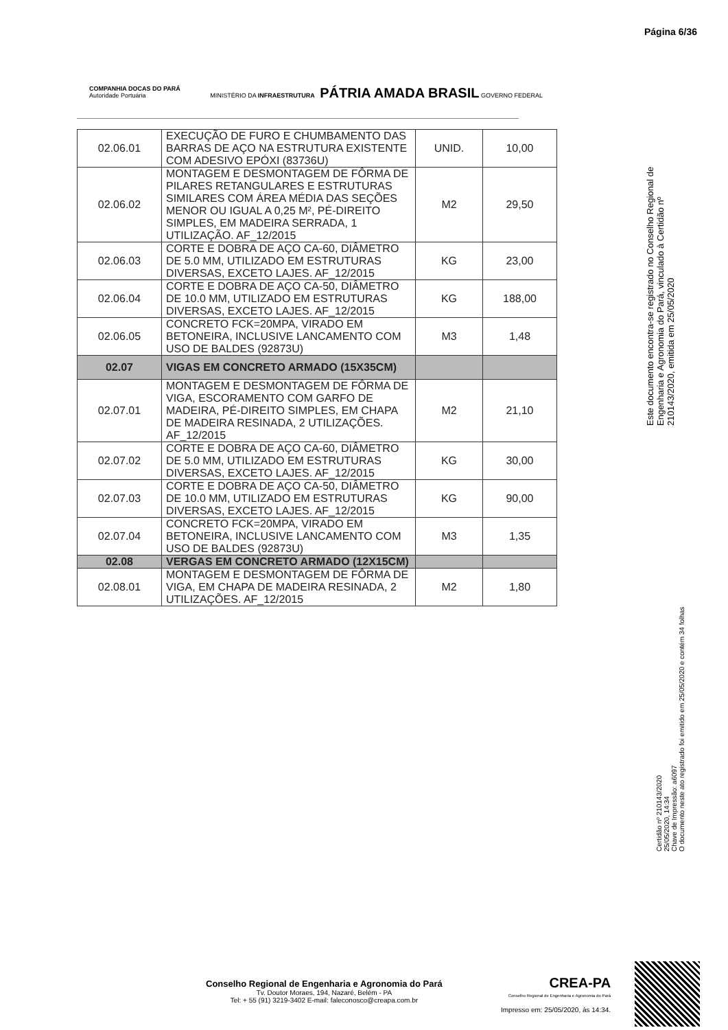Página 6/36
COMPANHIA DOCAS DO PARÁ
Autoridade Portuária
MINISTÉRIO DA INFRAESTRUTURA PÁTRIA AMADA BRASIL GOVERNO FEDERAL
| 02.06.01 | EXECUÇÃO DE FURO E CHUMBAMENTO DAS BARRAS DE AÇO NA ESTRUTURA EXISTENTE COM ADESIVO EPÓXI (83736U) | UNID. | 10,00 |
| 02.06.02 | MONTAGEM E DESMONTAGEM DE FÔRMA DE PILARES RETANGULARES E ESTRUTURAS SIMILARES COM ÁREA MÉDIA DAS SEÇÕES MENOR OU IGUAL A 0,25 M², PÉ-DIREITO SIMPLES, EM MADEIRA SERRADA, 1 UTILIZAÇÃO. AF_12/2015 | M2 | 29,50 |
| 02.06.03 | CORTE E DOBRA DE AÇO CA-60, DIÂMETRO DE 5.0 MM, UTILIZADO EM ESTRUTURAS DIVERSAS, EXCETO LAJES. AF_12/2015 | KG | 23,00 |
| 02.06.04 | CORTE E DOBRA DE AÇO CA-50, DIÂMETRO DE 10.0 MM, UTILIZADO EM ESTRUTURAS DIVERSAS, EXCETO LAJES. AF_12/2015 | KG | 188,00 |
| 02.06.05 | CONCRETO FCK=20MPA, VIRADO EM BETONEIRA, INCLUSIVE LANCAMENTO COM USO DE BALDES (92873U) | M3 | 1,48 |
| 02.07 | VIGAS EM CONCRETO ARMADO (15X35CM) | | |
| 02.07.01 | MONTAGEM E DESMONTAGEM DE FÔRMA DE VIGA, ESCORAMENTO COM GARFO DE MADEIRA, PÉ-DIREITO SIMPLES, EM CHAPA DE MADEIRA RESINADA, 2 UTILIZAÇÕES. AF_12/2015 | M2 | 21,10 |
| 02.07.02 | CORTE E DOBRA DE AÇO CA-60, DIÂMETRO DE 5.0 MM, UTILIZADO EM ESTRUTURAS DIVERSAS, EXCETO LAJES. AF_12/2015 | KG | 30,00 |
| 02.07.03 | CORTE E DOBRA DE AÇO CA-50, DIÂMETRO DE 10.0 MM, UTILIZADO EM ESTRUTURAS DIVERSAS, EXCETO LAJES. AF_12/2015 | KG | 90,00 |
| 02.07.04 | CONCRETO FCK=20MPA, VIRADO EM BETONEIRA, INCLUSIVE LANCAMENTO COM USO DE BALDES (92873U) | M3 | 1,35 |
| 02.08 | VERGAS EM CONCRETO ARMADO (12X15CM) | | |
| 02.08.01 | MONTAGEM E DESMONTAGEM DE FÔRMA DE VIGA, EM CHAPA DE MADEIRA RESINADA, 2 UTILIZAÇÕES. AF_12/2015 | M2 | 1,80 |
Este documento encontra-se registrado no Conselho Regional de Engenharia e Agronomia do Pará, vinculado à Certidão nº 210143/2020, emitida em 25/05/2020
Certidão nº 210143/2020
25/05/2020, 14:34
Chave de Impressão: a6097
O documento neste ato registrado foi emitido em 25/05/2020 e contém 34 folhas
Conselho Regional de Engenharia e Agronomia do Pará
Tv. Doutor Moraes, 194, Nazaré, Belém - PA
Tel: + 55 (91) 3219-3402 E-mail: faleconosco@creapa.com.br
CREA-PA
Conselho Regional de Engenharia e Agronomia do Pará
Impresso em: 25/05/2020, às 14:34.